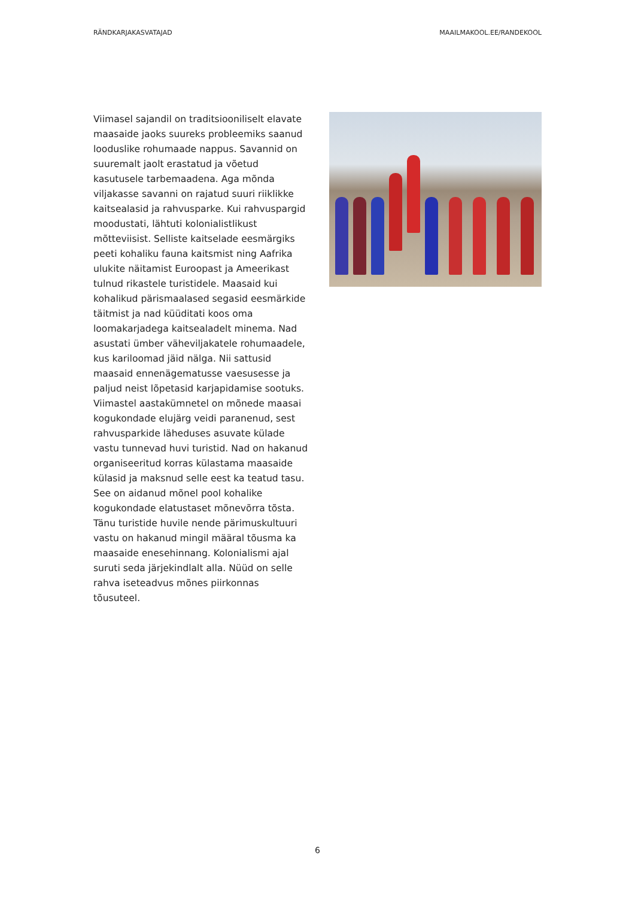RÄNDKARJAKASVATAJAD MAAILMAKOOL.EE/RANDEKOOL
Viimasel sajandil on traditsiooniliselt elavate maasaide jaoks suureks probleemiks saanud looduslike rohumaade nappus. Savannid on suuremalt jaolt erastatud ja võetud kasutusele tarbemaadena. Aga mõnda viljakasse savanni on rajatud suuri riiklikke kaitsealasid ja rahvusparke. Kui rahvuspargid moodustati, lähtuti kolonialistlikust mõtteviisist. Selliste kaitselade eesmärgiks peeti kohaliku fauna kaitsmist ning Aafrika ulukite näitamist Euroopast ja Ameerikast tulnud rikastele turistidele. Maasaid kui kohalikud pärismaalased segasid eesmärkide täitmist ja nad küüditati koos oma loomakarjadega kaitsealadelt minema. Nad asustati ümber väheviljakatele rohumaadele, kus kariloomad jäid nälga. Nii sattusid maasaid ennenägematusse vaesusesse ja paljud neist lõpetasid karjapidamise sootuks. Viimastel aastakümnetel on mõnede maasai kogukondade elujärg veidi paranenud, sest rahvusparkide läheduses asuvate külade vastu tunnevad huvi turistid. Nad on hakanud organiseeritud korras külastama maasaide külasid ja maksnud selle eest ka teatud tasu. See on aidanud mõnel pool kohalike kogukondade elatustaset mõnevõrra tõsta. Tänu turistide huvile nende pärimuskultuuri vastu on hakanud mingil määral tõusma ka maasaide enesehinnang. Kolonialismi ajal suruti seda järjekindlalt alla. Nüüd on selle rahva iseteadvus mõnes piirkonnas tõusuteel.
6